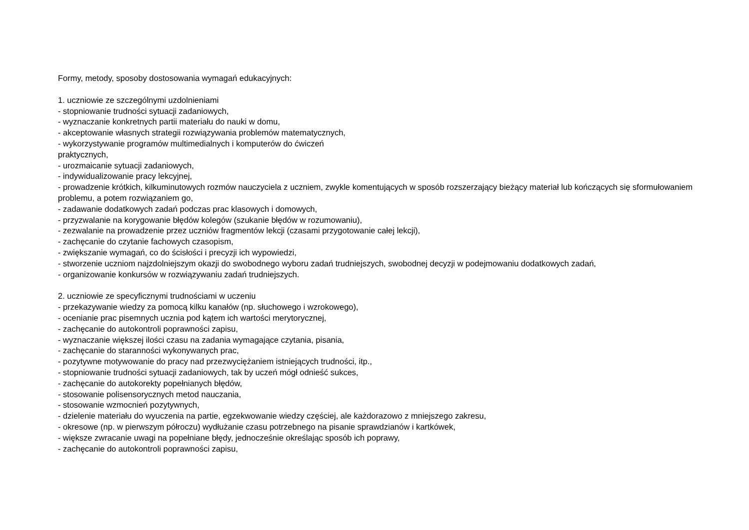Formy, metody, sposoby dostosowania wymagań edukacyjnych:
1. uczniowie ze szczególnymi uzdolnieniami
- stopniowanie trudności sytuacji zadaniowych,
- wyznaczanie konkretnych partii materiału do nauki w domu,
- akceptowanie własnych strategii rozwiązywania problemów matematycznych,
- wykorzystywanie programów multimedialnych i komputerów do ćwiczeń
praktycznych,
- urozmaicanie sytuacji zadaniowych,
- indywidualizowanie pracy lekcyjnej,
- prowadzenie krótkich, kilkuminutowych rozmów nauczyciela z uczniem, zwykle komentujących w sposób rozszerzający bieżący materiał lub kończących się sformułowaniem problemu, a potem rozwiązaniem go,
- zadawanie dodatkowych zadań podczas prac klasowych i domowych,
- przyzwalanie na korygowanie błędów kolegów (szukanie błędów w rozumowaniu),
- zezwalanie na prowadzenie przez uczniów fragmentów lekcji (czasami przygotowanie całej lekcji),
- zachęcanie do czytanie fachowych czasopism,
- zwiększanie wymagań, co do ścisłości i precyzji ich wypowiedzi,
- stworzenie uczniom najzdolniejszym okazji do swobodnego wyboru zadań trudniejszych, swobodnej decyzji w podejmowaniu dodatkowych zadań,
- organizowanie konkursów w rozwiązywaniu zadań trudniejszych.
2. uczniowie ze specyficznymi trudnościami w uczeniu
- przekazywanie wiedzy za pomocą kilku kanałów (np. słuchowego i wzrokowego),
- ocenianie prac pisemnych ucznia pod kątem ich wartości merytorycznej,
- zachęcanie do autokontroli poprawności zapisu,
- wyznaczanie większej ilości czasu na zadania wymagające czytania, pisania,
- zachęcanie do staranności wykonywanych prac,
- pozytywne motywowanie do pracy nad przezwyciężaniem istniejących trudności, itp.,
- stopniowanie trudności sytuacji zadaniowych, tak by uczeń mógł odnieść sukces,
- zachęcanie do autokorekty popełnianych błędów,
- stosowanie polisensorycznych metod nauczania,
- stosowanie wzmocnień pozytywnych,
- dzielenie materiału do wyuczenia na partie, egzekwowanie wiedzy częściej, ale każdorazowo z mniejszego zakresu,
- okresowe (np. w pierwszym półroczu) wydłużanie czasu potrzebnego na pisanie sprawdzianów i kartkówek,
- większe zwracanie uwagi na popełniane błędy, jednocześnie określając sposób ich poprawy,
- zachęcanie do autokontroli poprawności zapisu,